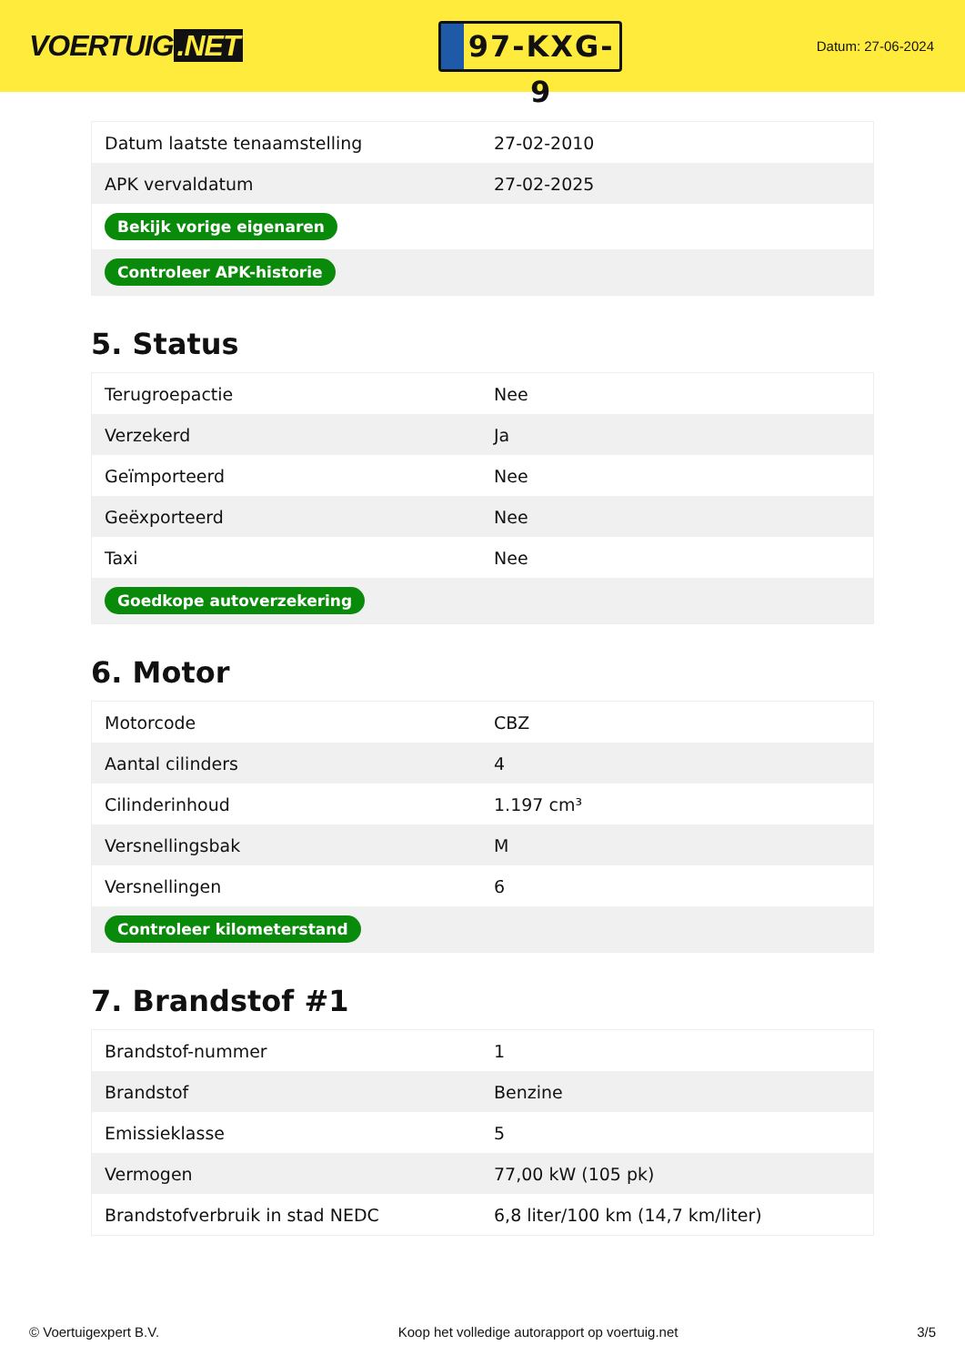VOERTUIG.NET
97-KXG-9
Datum: 27-06-2024
| Datum laatste tenaamstelling | 27-02-2010 |
| APK vervaldatum | 27-02-2025 |
| Bekijk vorige eigenaren | |
| Controleer APK-historie | |
5. Status
| Terugroepactie | Nee |
| Verzekerd | Ja |
| Geïmporteerd | Nee |
| Geëxporteerd | Nee |
| Taxi | Nee |
| Goedkope autoverzekering | |
6. Motor
| Motorcode | CBZ |
| Aantal cilinders | 4 |
| Cilinderinhoud | 1.197 cm³ |
| Versnellingsbak | M |
| Versnellingen | 6 |
| Controleer kilometerstand | |
7. Brandstof #1
| Brandstof-nummer | 1 |
| Brandstof | Benzine |
| Emissieklasse | 5 |
| Vermogen | 77,00 kW (105 pk) |
| Brandstofverbruik in stad NEDC | 6,8 liter/100 km (14,7 km/liter) |
© Voertuigexpert B.V. Koop het volledige autorapport op voertuig.net 3/5